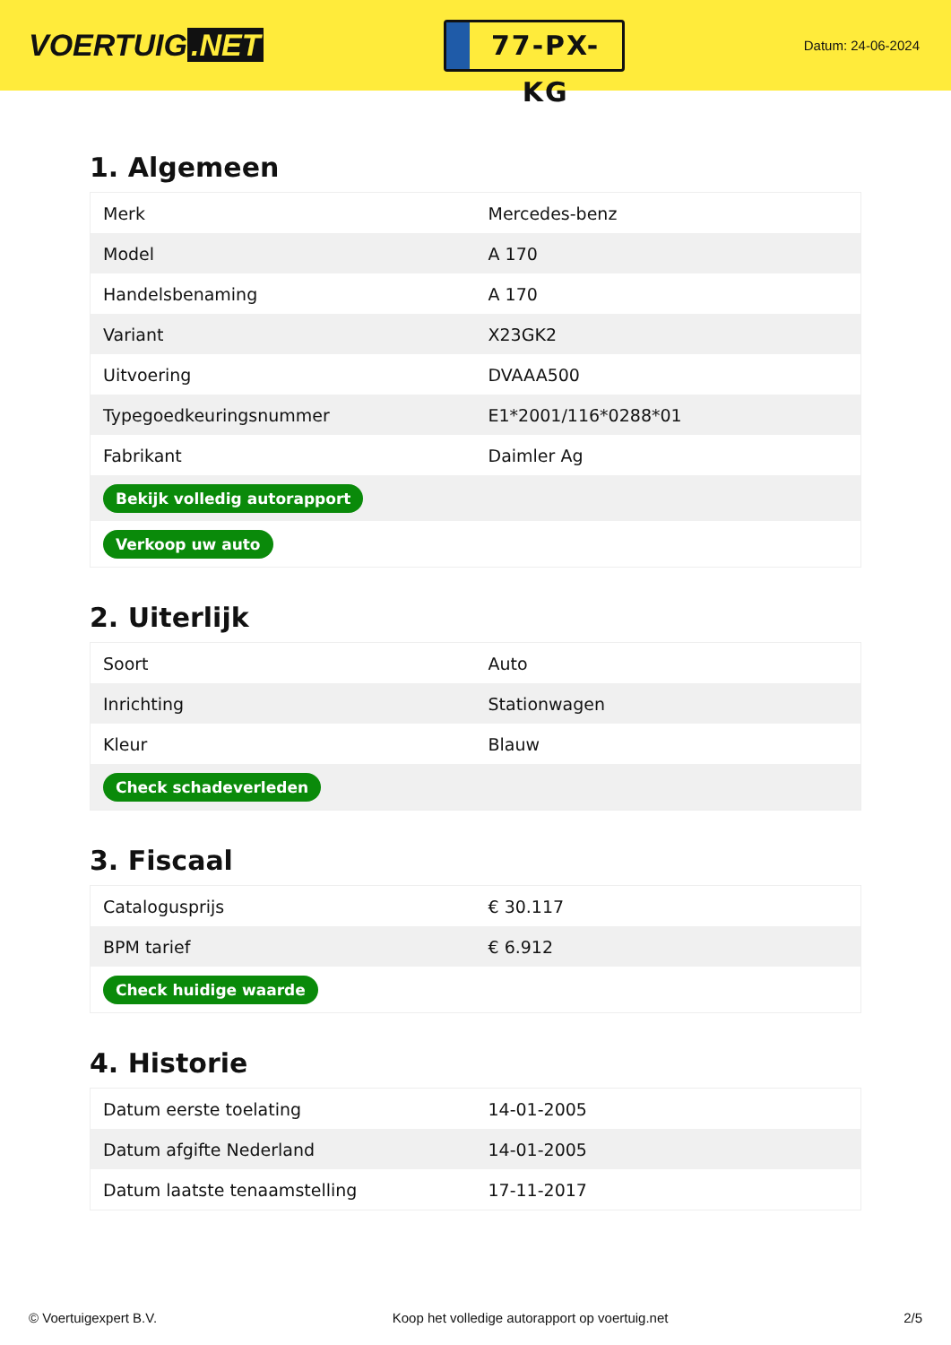VOERTUIG.NET
77-PX-KG
Datum: 24-06-2024
1. Algemeen
| Merk | Mercedes-benz |
| Model | A 170 |
| Handelsbenaming | A 170 |
| Variant | X23GK2 |
| Uitvoering | DVAAA500 |
| Typegoedkeuringsnummer | E1*2001/116*0288*01 |
| Fabrikant | Daimler Ag |
| Bekijk volledig autorapport | |
| Verkoop uw auto | |
2. Uiterlijk
| Soort | Auto |
| Inrichting | Stationwagen |
| Kleur | Blauw |
| Check schadeverleden | |
3. Fiscaal
| Catalogusprijs | € 30.117 |
| BPM tarief | € 6.912 |
| Check huidige waarde | |
4. Historie
| Datum eerste toelating | 14-01-2005 |
| Datum afgifte Nederland | 14-01-2005 |
| Datum laatste tenaamstelling | 17-11-2017 |
© Voertuigexpert B.V. Koop het volledige autorapport op voertuig.net 2/5